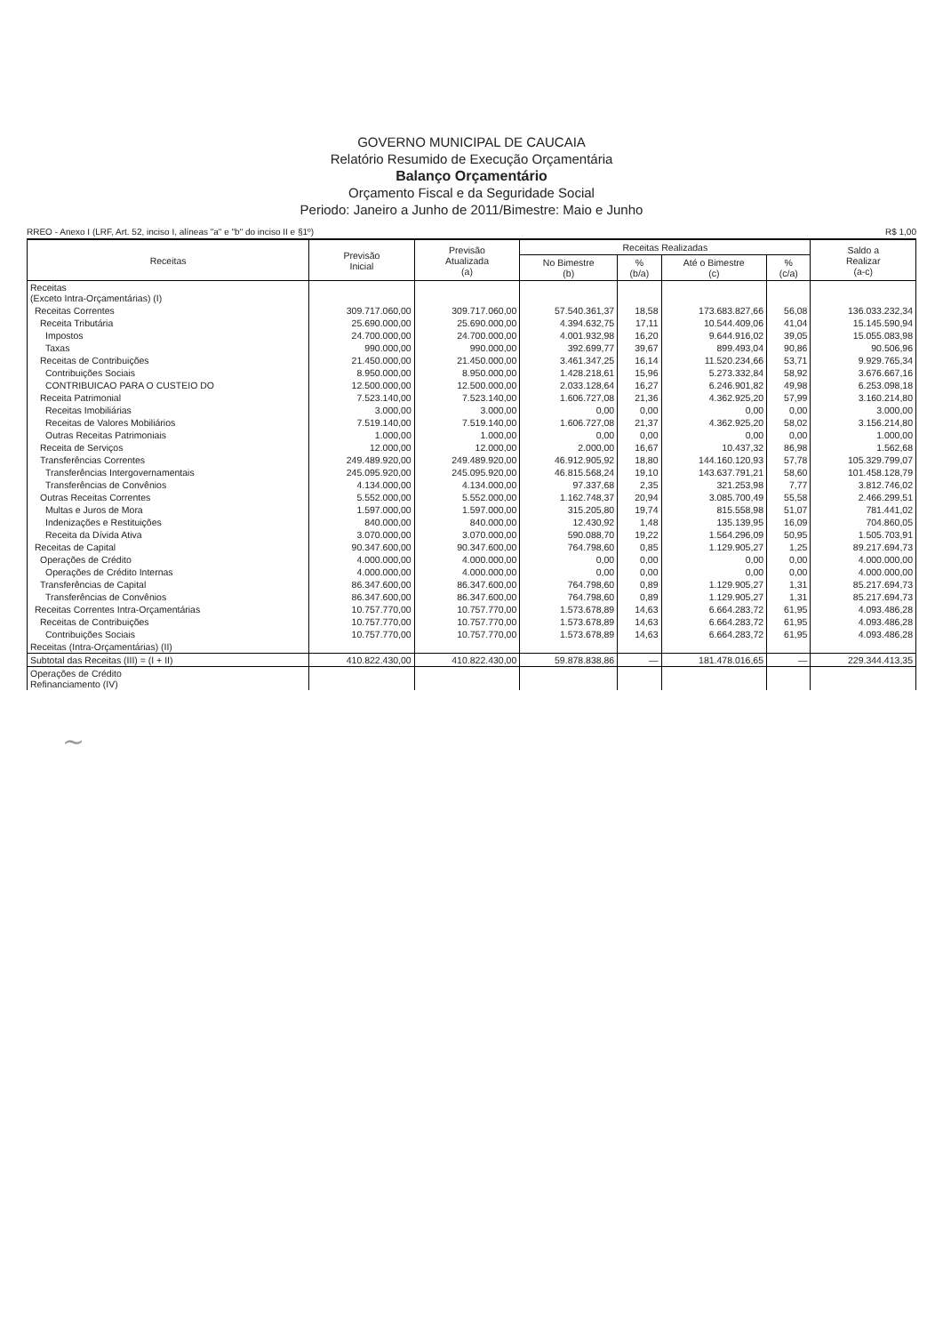GOVERNO MUNICIPAL DE CAUCAIA
Relatório Resumido de Execução Orçamentária
Balanço Orçamentário
Orçamento Fiscal e da Seguridade Social
Periodo: Janeiro a Junho de 2011/Bimestre: Maio e Junho
RREO - Anexo I (LRF, Art. 52, inciso I, alíneas "a" e "b" do inciso II e §1º) R$ 1,00
| Receitas | Previsão Inicial | Previsão Atualizada (a) | Receitas Realizadas | | | | Saldo a Realizar (a-c) |
| --- | --- | --- | --- | --- | --- | --- | --- |
| | | | No Bimestre (b) | % (b/a) | Até o Bimestre (c) | % (c/a) | |
| Receitas (Exceto Intra-Orçamentárias) (I) | | | | | | | |
| Receitas Correntes | 309.717.060,00 | 309.717.060,00 | 57.540.361,37 | 18,58 | 173.683.827,66 | 56,08 | 136.033.232,34 |
| Receita Tributária | 25.690.000,00 | 25.690.000,00 | 4.394.632,75 | 17,11 | 10.544.409,06 | 41,04 | 15.145.590,94 |
| Impostos | 24.700.000,00 | 24.700.000,00 | 4.001.932,98 | 16,20 | 9.644.916,02 | 39,05 | 15.055.083,98 |
| Taxas | 990.000,00 | 990.000,00 | 392.699,77 | 39,67 | 899.493,04 | 90,86 | 90.506,96 |
| Receitas de Contribuições | 21.450.000,00 | 21.450.000,00 | 3.461.347,25 | 16,14 | 11.520.234,66 | 53,71 | 9.929.765,34 |
| Contribuições Sociais | 8.950.000,00 | 8.950.000,00 | 1.428.218,61 | 15,96 | 5.273.332,84 | 58,92 | 3.676.667,16 |
| CONTRIBUICAO PARA O CUSTEIO DO | 12.500.000,00 | 12.500.000,00 | 2.033.128,64 | 16,27 | 6.246.901,82 | 49,98 | 6.253.098,18 |
| Receita Patrimonial | 7.523.140,00 | 7.523.140,00 | 1.606.727,08 | 21,36 | 4.362.925,20 | 57,99 | 3.160.214,80 |
| Receitas Imobiliárias | 3.000,00 | 3.000,00 | 0,00 | 0,00 | 0,00 | 0,00 | 3.000,00 |
| Receitas de Valores Mobiliários | 7.519.140,00 | 7.519.140,00 | 1.606.727,08 | 21,37 | 4.362.925,20 | 58,02 | 3.156.214,80 |
| Outras Receitas Patrimoniais | 1.000,00 | 1.000,00 | 0,00 | 0,00 | 0,00 | 0,00 | 1.000,00 |
| Receita de Serviços | 12.000,00 | 12.000,00 | 2.000,00 | 16,67 | 10.437,32 | 86,98 | 1.562,68 |
| Transferências Correntes | 249.489.920,00 | 249.489.920,00 | 46.912.905,92 | 18,80 | 144.160.120,93 | 57,78 | 105.329.799,07 |
| Transferências Intergovernamentais | 245.095.920,00 | 245.095.920,00 | 46.815.568,24 | 19,10 | 143.637.791,21 | 58,60 | 101.458.128,79 |
| Transferências de Convênios | 4.134.000,00 | 4.134.000,00 | 97.337,68 | 2,35 | 321.253,98 | 7,77 | 3.812.746,02 |
| Outras Receitas Correntes | 5.552.000,00 | 5.552.000,00 | 1.162.748,37 | 20,94 | 3.085.700,49 | 55,58 | 2.466.299,51 |
| Multas e Juros de Mora | 1.597.000,00 | 1.597.000,00 | 315.205,80 | 19,74 | 815.558,98 | 51,07 | 781.441,02 |
| Indenizações e Restituições | 840.000,00 | 840.000,00 | 12.430,92 | 1,48 | 135.139,95 | 16,09 | 704.860,05 |
| Receita da Dívida Ativa | 3.070.000,00 | 3.070.000,00 | 590.088,70 | 19,22 | 1.564.296,09 | 50,95 | 1.505.703,91 |
| Receitas de Capital | 90.347.600,00 | 90.347.600,00 | 764.798,60 | 0,85 | 1.129.905,27 | 1,25 | 89.217.694,73 |
| Operações de Crédito | 4.000.000,00 | 4.000.000,00 | 0,00 | 0,00 | 0,00 | 0,00 | 4.000.000,00 |
| Operações de Crédito Internas | 4.000.000,00 | 4.000.000,00 | 0,00 | 0,00 | 0,00 | 0,00 | 4.000.000,00 |
| Transferências de Capital | 86.347.600,00 | 86.347.600,00 | 764.798,60 | 0,89 | 1.129.905,27 | 1,31 | 85.217.694,73 |
| Transferências de Convênios | 86.347.600,00 | 86.347.600,00 | 764.798,60 | 0,89 | 1.129.905,27 | 1,31 | 85.217.694,73 |
| Receitas Correntes Intra-Orçamentárias | 10.757.770,00 | 10.757.770,00 | 1.573.678,89 | 14,63 | 6.664.283,72 | 61,95 | 4.093.486,28 |
| Receitas de Contribuições | 10.757.770,00 | 10.757.770,00 | 1.573.678,89 | 14,63 | 6.664.283,72 | 61,95 | 4.093.486,28 |
| Contribuições Sociais | 10.757.770,00 | 10.757.770,00 | 1.573.678,89 | 14,63 | 6.664.283,72 | 61,95 | 4.093.486,28 |
| Receitas (Intra-Orçamentárias) (II) | | | | | | | |
| Subtotal das Receitas (III) = (I + II) | 410.822.430,00 | 410.822.430,00 | 59.878.838,86 | — | 181.478.016,65 | — | 229.344.413,35 |
| Operações de Crédito Refinanciamento (IV) | | | | | | | |
~